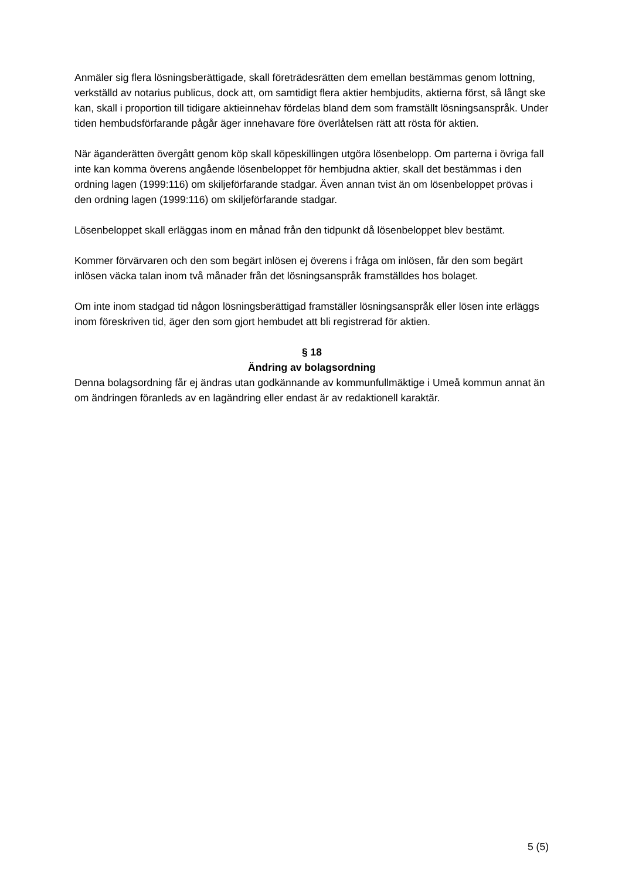Anmäler sig flera lösningsberättigade, skall företrädesrätten dem emellan bestämmas genom lottning, verkställd av notarius publicus, dock att, om samtidigt flera aktier hembjudits, aktierna först, så långt ske kan, skall i proportion till tidigare aktieinnehav fördelas bland dem som framställt lösningsanspråk. Under tiden hembudsförfarande pågår äger innehavare före överlåtelsen rätt att rösta för aktien.
När äganderätten övergått genom köp skall köpeskillingen utgöra lösenbelopp. Om parterna i övriga fall inte kan komma överens angående lösenbeloppet för hembjudna aktier, skall det bestämmas i den ordning lagen (1999:116) om skiljeförfarande stadgar. Även annan tvist än om lösenbeloppet prövas i den ordning lagen (1999:116) om skiljeförfarande stadgar.
Lösenbeloppet skall erläggas inom en månad från den tidpunkt då lösenbeloppet blev bestämt.
Kommer förvärvaren och den som begärt inlösen ej överens i fråga om inlösen, får den som begärt inlösen väcka talan inom två månader från det lösningsanspråk framställdes hos bolaget.
Om inte inom stadgad tid någon lösningsberättigad framställer lösningsanspråk eller lösen inte erläggs inom föreskriven tid, äger den som gjort hembudet att bli registrerad för aktien.
§ 18
Ändring av bolagsordning
Denna bolagsordning får ej ändras utan godkännande av kommunfullmäktige i Umeå kommun annat än om ändringen föranleds av en lagändring eller endast är av redaktionell karaktär.
5 (5)